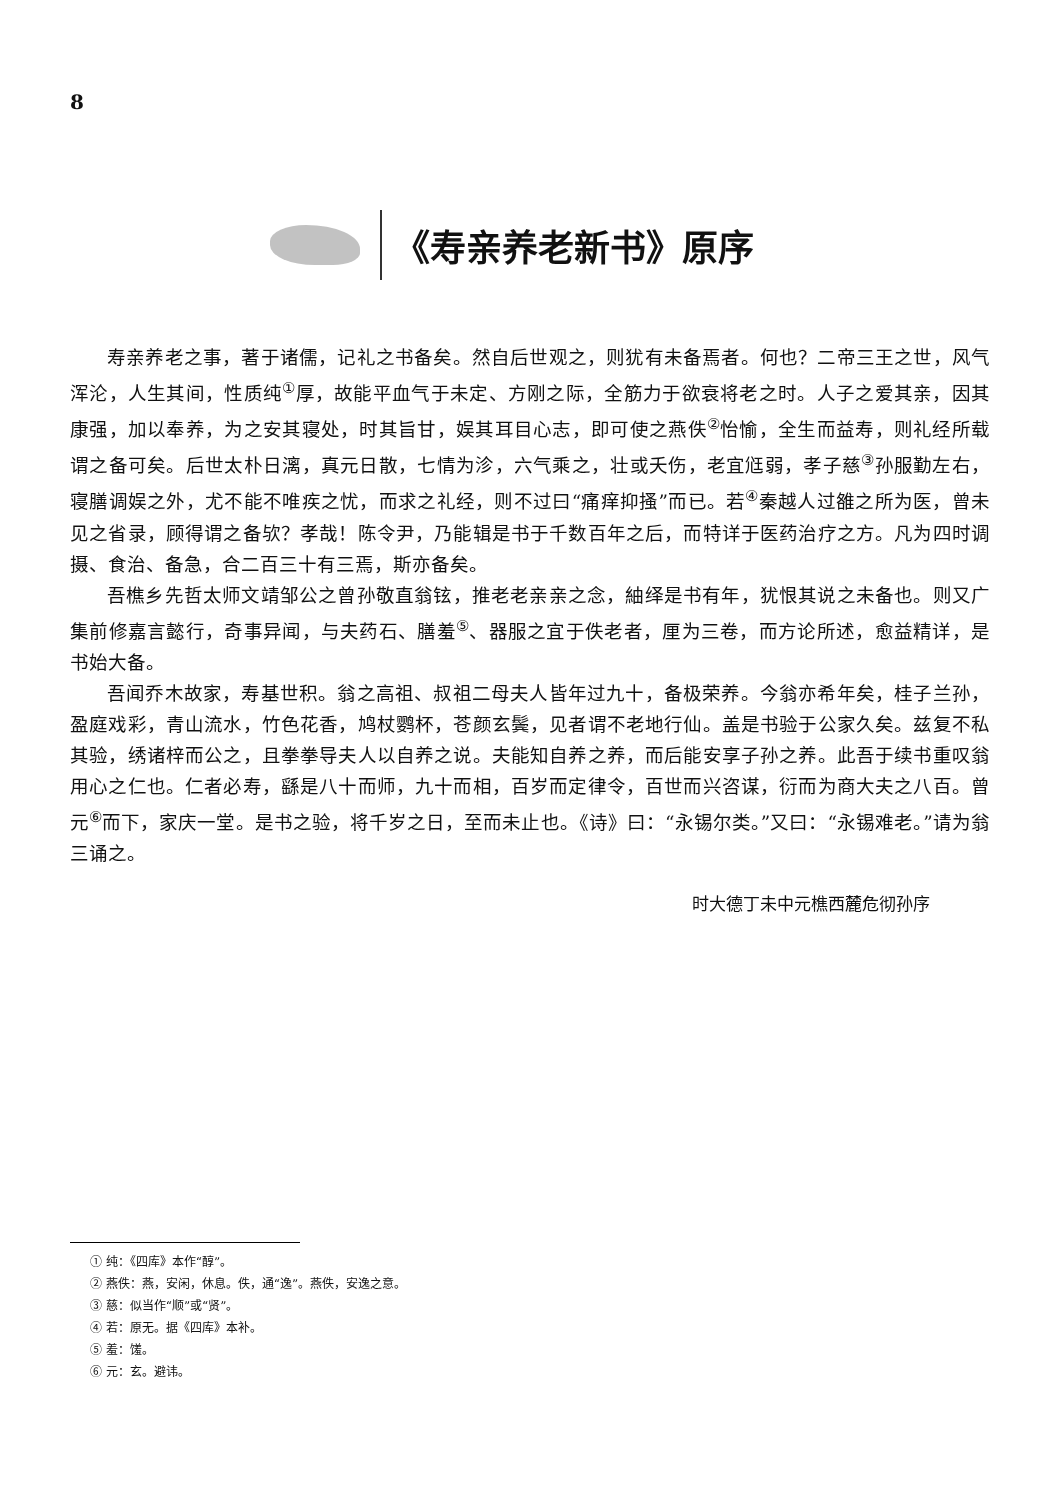8
《寿亲养老新书》原序
寿亲养老之事，著于诸儒，记礼之书备矣。然自后世观之，则犹有未备焉者。何也？二帝三王之世，风气浑沦，人生其间，性质纯<sup>①</sup>厚，故能平血气于未定、方刚之际，全筋力于欲衰将老之时。人子之爱其亲，因其康强，加以奉养，为之安其寝处，时其旨甘，娱其耳目心志，即可使之燕佚<sup>②</sup>怡愉，全生而益寿，则礼经所载谓之备可矣。后世太朴日漓，真元日散，七情为沴，六气乘之，壮或夭伤，老宜尩弱，孝子慈<sup>③</sup>孙服勤左右，寝膳调娱之外，尤不能不唯疾之忧，而求之礼经，则不过曰“痛痒抑搔”而已。若<sup>④</sup>秦越人过雒之所为医，曾未见之省录，顾得谓之备欤？孝哉！陈令尹，乃能辑是书于千数百年之后，而特详于医药治疗之方。凡为四时调摄、食治、备急，合二百三十有三焉，斯亦备矣。
吾樵乡先哲太师文靖邹公之曾孙敬直翁铉，推老老亲亲之念，紬绎是书有年，犹恨其说之未备也。则又广集前修嘉言懿行，奇事异闻，与夫药石、膳羞<sup>⑤</sup>、器服之宜于佚老者，厘为三卷，而方论所述，愈益精详，是书始大备。
吾闻乔木故家，寿基世积。翁之高祖、叔祖二母夫人皆年过九十，备极荣养。今翁亦希年矣，桂子兰孙，盈庭戏彩，青山流水，竹色花香，鸠杖鹦杯，苍颜玄鬓，见者谓不老地行仙。盖是书验于公家久矣。兹复不私其验，绣诸梓而公之，且拳拳导夫人以自养之说。夫能知自养之养，而后能安享子孙之养。此吾于续书重叹翁用心之仁也。仁者必寿，繇是八十而师，九十而相，百岁而定律令，百世而兴咨谋，衍而为商大夫之八百。曾元<sup>⑥</sup>而下，家庆一堂。是书之验，将千岁之日，至而未止也。《诗》曰：“永锡尔类。”又曰：“永锡难老。”请为翁三诵之。
时大德丁未中元樵西麓危彻孙序
① 纯：《四库》本作“醇”。
② 燕佚：燕，安闲，休息。佚，通“逸”。燕佚，安逸之意。
③ 慈：似当作“顺”或“贤”。
④ 若：原无。据《四库》本补。
⑤ 羞：馐。
⑥ 元：玄。避讳。